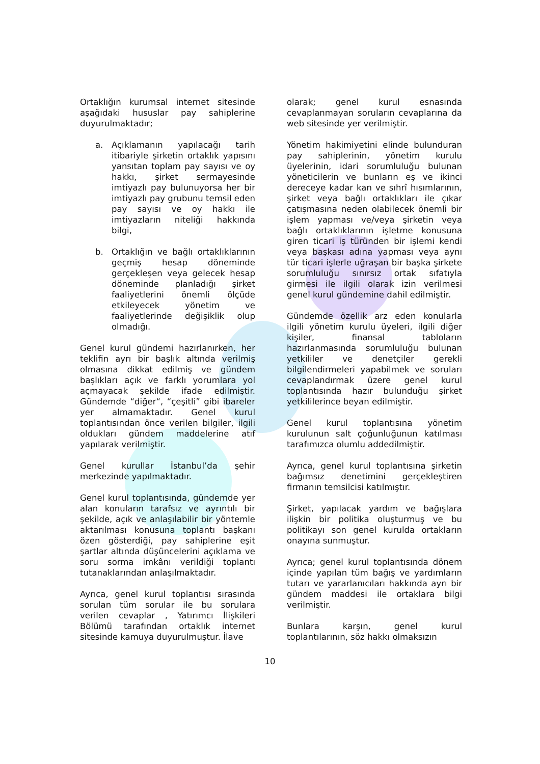Ortaklığın kurumsal internet sitesinde aşağıdaki hususlar pay sahiplerine duyurulmaktadır;
a. Açıklamanın yapılacağı tarih itibariyle şirketin ortaklık yapısını yansıtan toplam pay sayısı ve oy hakkı, şirket sermayesinde imtiyazlı pay bulunuyorsa her bir imtiyazlı pay grubunu temsil eden pay sayısı ve oy hakkı ile imtiyazların niteliği hakkında bilgi,
b. Ortaklığın ve bağlı ortaklıklarının geçmiş hesap döneminde gerçekleşen veya gelecek hesap döneminde planladığı şirket faaliyetlerini önemli ölçüde etkileyecek yönetim ve faaliyetlerinde değişiklik olup olmadığı.
Genel kurul gündemi hazırlanırken, her teklifin ayrı bir başlık altında verilmiş olmasına dikkat edilmiş ve gündem başlıkları açık ve farklı yorumlara yol açmayacak şekilde ifade edilmiştir. Gündemde “diğer“, “çeşitli” gibi ibareler yer almamaktadır. Genel kurul toplantısından önce verilen bilgiler, ilgili oldukları gündem maddelerine atıf yapılarak verilmiştir.
Genel kurullar İstanbul’da şehir merkezinde yapılmaktadır.
Genel kurul toplantısında, gündemde yer alan konuların tarafsız ve ayrıntılı bir şekilde, açık ve anlaşılabilir bir yöntemle aktarılması konusuna toplantı başkanı özen gösterdiği, pay sahiplerine eşit şartlar altında düşüncelerini açıklama ve soru sorma imkânı verildiği toplantı tutanaklarından anlaşılmaktadır.
Ayrıca, genel kurul toplantısı sırasında sorulan tüm sorular ile bu sorulara verilen cevaplar , Yatırımcı İlişkileri Bölümü tarafından ortaklık internet sitesinde kamuya duyurulmuştur. İlave
olarak; genel kurul esnasında cevaplanmayan soruların cevaplarına da web sitesinde yer verilmiştir.
Yönetim hakimiyetini elinde bulunduran pay sahiplerinin, yönetim kurulu üyelerinin, idari sorumluluğu bulunan yöneticilerin ve bunların eş ve ikinci dereceye kadar kan ve sıhrî hısımlarının, şirket veya bağlı ortaklıkları ile çıkar çatışmasına neden olabilecek önemli bir işlem yapması ve/veya şirketin veya bağlı ortaklıklarının işletme konusuna giren ticari iş türünden bir işlemi kendi veya başkası adına yapması veya aynı tür ticari işlerle uğraşan bir başka şirkete sorumluluğu sınırsız ortak sıfatıyla girmesi ile ilgili olarak izin verilmesi genel kurul gündemine dahil edilmiştir.
Gündemde özellik arz eden konularla ilgili yönetim kurulu üyeleri, ilgili diğer kişiler, finansal tabloların hazırlanmasında sorumluluğu bulunan yetkililer ve denetçiler gerekli bilgilendirmeleri yapabilmek ve soruları cevaplandırmak üzere genel kurul toplantısında hazır bulunduğu şirket yetkililerince beyan edilmiştir.
Genel kurul toplantısına yönetim kurulunun salt çoğunluğunun katılması tarafımızca olumlu addedilmiştir.
Ayrıca, genel kurul toplantısına şirketin bağımsız denetimini gerçekleştiren firmanın temsilcisi katılmıştır.
Şirket, yapılacak yardım ve bağışlara ilişkin bir politika oluşturmuş ve bu politikayı son genel kurulda ortakların onayına sunmuştur.
Ayrıca; genel kurul toplantısında dönem içinde yapılan tüm bağış ve yardımların tutarı ve yararlanıcıları hakkında ayrı bir gündem maddesi ile ortaklara bilgi verilmiştir.
Bunlara karşın, genel kurul toplantılarının, söz hakkı olmaksızın
10